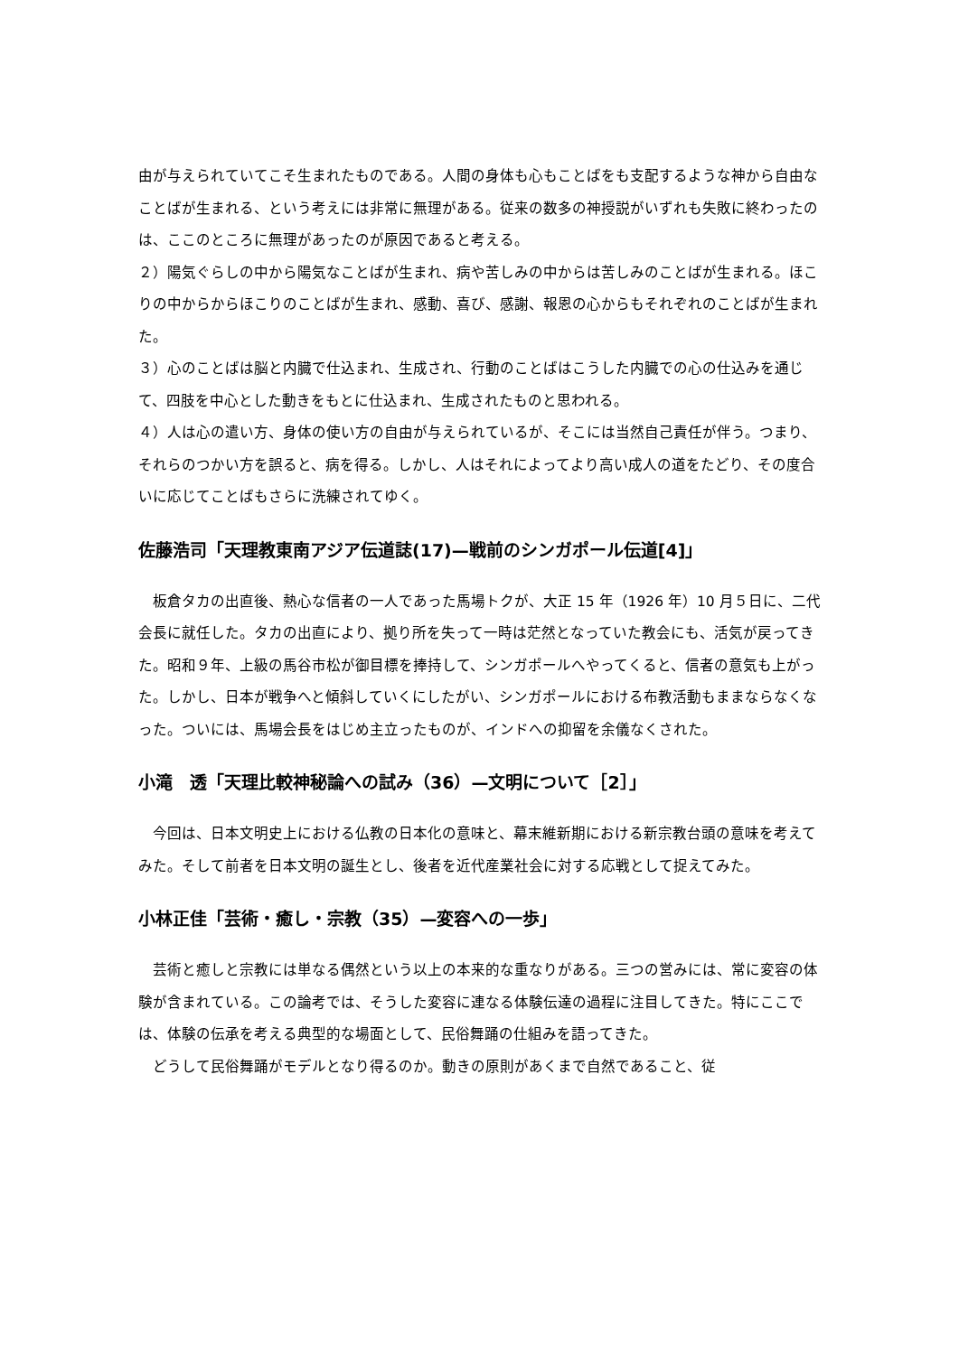由が与えられていてこそ生まれたものである。人間の身体も心もことばをも支配するような神から自由なことばが生まれる、という考えには非常に無理がある。従来の数多の神授説がいずれも失敗に終わったのは、ここのところに無理があったのが原因であると考える。
２）陽気ぐらしの中から陽気なことばが生まれ、病や苦しみの中からは苦しみのことばが生まれる。ほこりの中からからほこりのことばが生まれ、感動、喜び、感謝、報恩の心からもそれぞれのことばが生まれた。
３）心のことばは脳と内臓で仕込まれ、生成され、行動のことばはこうした内臓での心の仕込みを通じて、四肢を中心とした動きをもとに仕込まれ、生成されたものと思われる。
４）人は心の遣い方、身体の使い方の自由が与えられているが、そこには当然自己責任が伴う。つまり、それらのつかい方を誤ると、病を得る。しかし、人はそれによってより高い成人の道をたどり、その度合いに応じてことばもさらに洗練されてゆく。
佐藤浩司「天理教東南アジア伝道誌(17)—戦前のシンガポール伝道[4]」
　板倉タカの出直後、熱心な信者の一人であった馬場トクが、大正 15 年（1926 年）10 月５日に、二代会長に就任した。タカの出直により、拠り所を失って一時は茫然となっていた教会にも、活気が戻ってきた。昭和９年、上級の馬谷市松が御目標を捧持して、シンガポールへやってくると、信者の意気も上がった。しかし、日本が戦争へと傾斜していくにしたがい、シンガポールにおける布教活動もままならなくなった。ついには、馬場会長をはじめ主立ったものが、インドへの抑留を余儀なくされた。
小滝　透「天理比較神秘論への試み（36）—文明について［2］」
　今回は、日本文明史上における仏教の日本化の意味と、幕末維新期における新宗教台頭の意味を考えてみた。そして前者を日本文明の誕生とし、後者を近代産業社会に対する応戦として捉えてみた。
小林正佳「芸術・癒し・宗教（35）—変容への一歩」
　芸術と癒しと宗教には単なる偶然という以上の本来的な重なりがある。三つの営みには、常に変容の体験が含まれている。この論考では、そうした変容に連なる体験伝達の過程に注目してきた。特にここでは、体験の伝承を考える典型的な場面として、民俗舞踊の仕組みを語ってきた。
　どうして民俗舞踊がモデルとなり得るのか。動きの原則があくまで自然であること、従